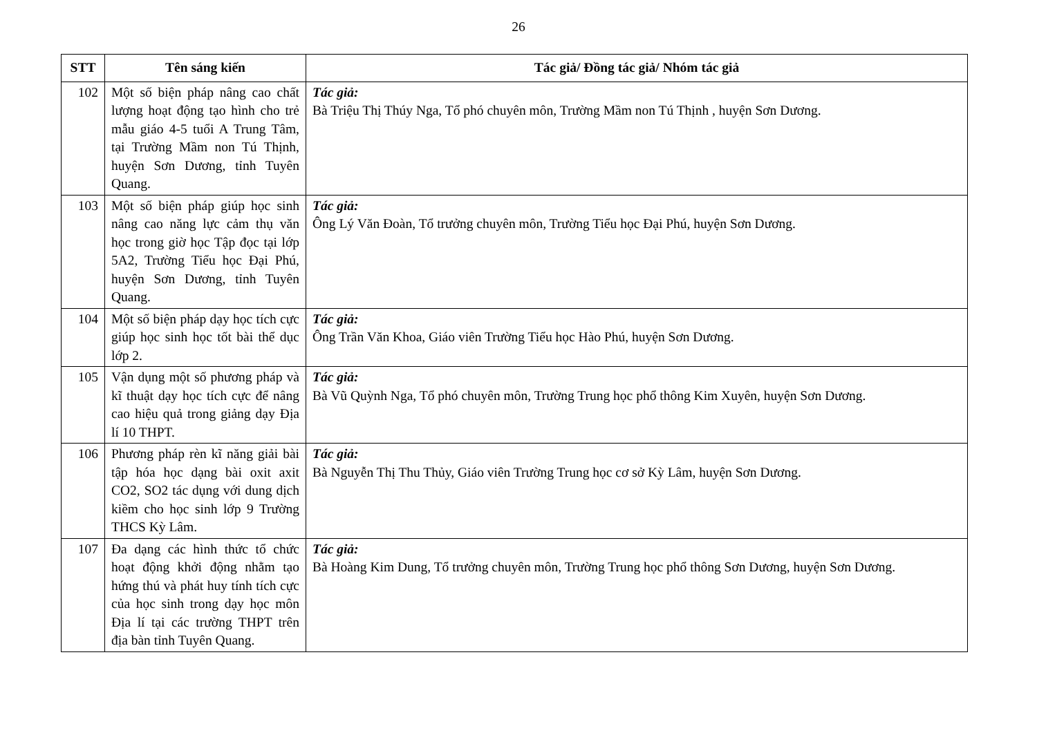26
| STT | Tên sáng kiến | Tác giả/ Đồng tác giả/ Nhóm tác giả |
| --- | --- | --- |
| 102 | Một số biện pháp nâng cao chất lượng hoạt động tạo hình cho trẻ mẫu giáo 4-5 tuổi A Trung Tâm, tại Trường Mầm non Tú Thịnh, huyện Sơn Dương, tỉnh Tuyên Quang. | Tác giả: Bà Triệu Thị Thúy Nga, Tổ phó chuyên môn, Trường Mầm non Tú Thịnh , huyện Sơn Dương. |
| 103 | Một số biện pháp giúp học sinh nâng cao năng lực cảm thụ văn học trong giờ học Tập đọc tại lớp 5A2, Trường Tiểu học Đại Phú, huyện Sơn Dương, tỉnh Tuyên Quang. | Tác giả: Ông Lý Văn Đoàn, Tổ trưởng chuyên môn, Trường Tiểu học Đại Phú, huyện Sơn Dương. |
| 104 | Một số biện pháp dạy học tích cực giúp học sinh học tốt bài thể dục lớp 2. | Tác giả: Ông Trần Văn Khoa, Giáo viên Trường Tiểu học Hào Phú, huyện Sơn Dương. |
| 105 | Vận dụng một số phương pháp và kĩ thuật dạy học tích cực để nâng cao hiệu quả trong giảng dạy Địa lí 10 THPT. | Tác giả: Bà Vũ Quỳnh Nga, Tổ phó chuyên môn, Trường Trung học phổ thông Kim Xuyên, huyện Sơn Dương. |
| 106 | Phương pháp rèn kĩ năng giải bài tập hóa học dạng bài oxit axit CO2, SO2 tác dụng với dung dịch kiềm cho học sinh lớp 9 Trường THCS Kỳ Lâm. | Tác giả: Bà Nguyễn Thị Thu Thủy, Giáo viên Trường Trung học cơ sở Kỳ Lâm, huyện Sơn Dương. |
| 107 | Đa dạng các hình thức tổ chức hoạt động khởi động nhằm tạo hứng thú và phát huy tính tích cực của học sinh trong dạy học môn Địa lí tại các trường THPT trên địa bàn tỉnh Tuyên Quang. | Tác giả: Bà Hoàng Kim Dung, Tổ trưởng chuyên môn, Trường Trung học phổ thông Sơn Dương, huyện Sơn Dương. |